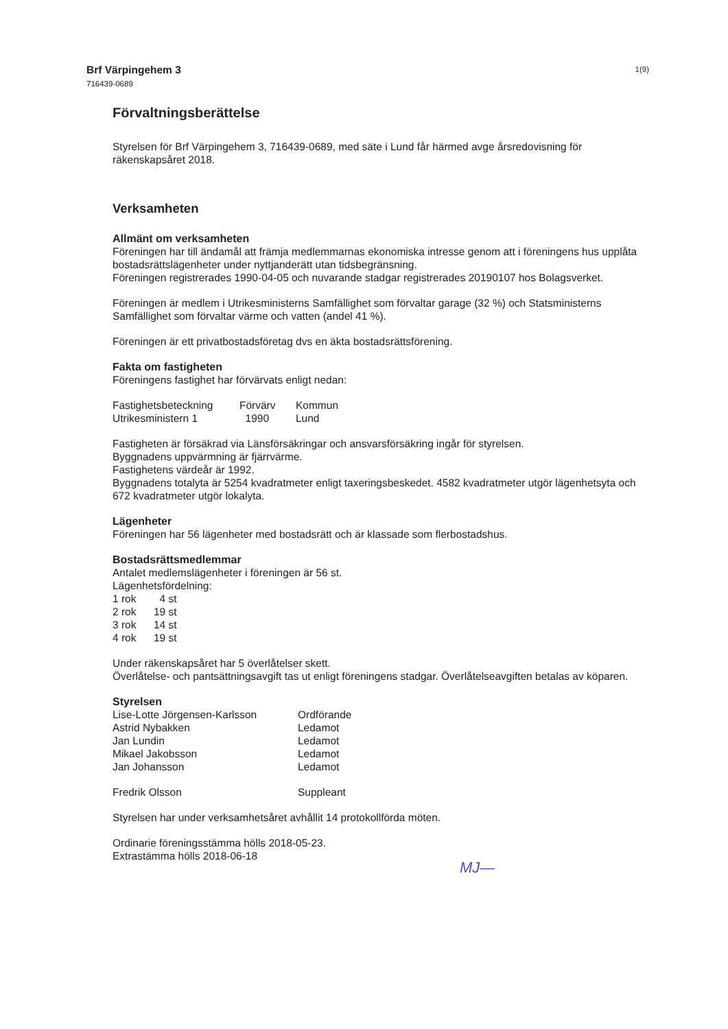Brf Värpingehem 3
716439-0689
1(9)
Förvaltningsberättelse
Styrelsen för Brf Värpingehem 3, 716439-0689, med säte i Lund får härmed avge årsredovisning för räkenskapsåret 2018.
Verksamheten
Allmänt om verksamheten
Föreningen har till ändamål att främja medlemmarnas ekonomiska intresse genom att i föreningens hus upplåta bostadsrättslägenheter under nyttjanderätt utan tidsbegränsning.
Föreningen registrerades 1990-04-05 och nuvarande stadgar registrerades 20190107 hos Bolagsverket.
Föreningen är medlem i Utrikesministerns Samfällighet som förvaltar garage (32 %) och Statsministerns Samfällighet som förvaltar värme och vatten (andel 41 %).
Föreningen är ett privatbostadsföretag dvs en äkta bostadsrättsförening.
Fakta om fastigheten
Föreningens fastighet har förvärvats enligt nedan:
| Fastighetsbeteckning | Förvärv | Kommun |
| Utrikesministern 1 | 1990 | Lund |
Fastigheten är försäkrad via Länsförsäkringar och ansvarsförsäkring ingår för styrelsen.
Byggnadens uppvärmning är fjärrvärme.
Fastighetens värdeår är 1992.
Byggnadens totalyta är 5254 kvadratmeter enligt taxeringsbeskedet. 4582 kvadratmeter utgör lägenhetsyta och 672 kvadratmeter utgör lokalyta.
Lägenheter
Föreningen har 56 lägenheter med bostadsrätt och är klassade som flerbostadshus.
Bostadsrättsmedlemmar
Antalet medlemslägenheter i föreningen är 56 st.
Lägenhetsfördelning:
| 1 rok | 4 st |
| 2 rok | 19 st |
| 3 rok | 14 st |
| 4 rok | 19 st |
Under räkenskapsåret har 5 överlåtelser skett.
Överlåtelse- och pantsättningsavgift tas ut enligt föreningens stadgar. Överlåtelseavgiften betalas av köparen.
Styrelsen
| Lise-Lotte Jörgensen-Karlsson | Ordförande |
| Astrid Nybakken | Ledamot |
| Jan Lundin | Ledamot |
| Mikael Jakobsson | Ledamot |
| Jan Johansson | Ledamot |
| Fredrik Olsson | Suppleant |
Styrelsen har under verksamhetsåret avhållit 14 protokollförda möten.
Ordinarie föreningsstämma hölls 2018-05-23.
Extrastämma hölls 2018-06-18
MJ—